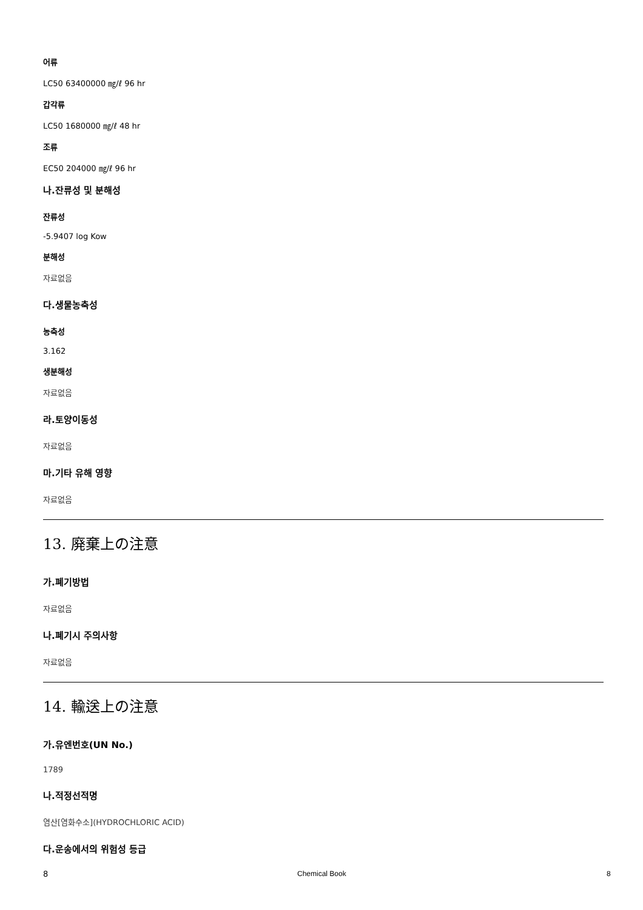어류
LC50 63400000 ㎎/ℓ 96 hr
갑각류
LC50 1680000 ㎎/ℓ 48 hr
조류
EC50 204000 ㎎/ℓ 96 hr
나.잔류성 및 분해성
잔류성
-5.9407 log Kow
분해성
자료없음
다.생물농축성
농축성
3.162
생분해성
자료없음
라.토양이동성
자료없음
마.기타 유해 영향
자료없음
13. 廃棄上の注意
가.폐기방법
자료없음
나.폐기시 주의사항
자료없음
14. 輸送上の注意
가.유엔번호(UN No.)
1789
나.적정선적명
염산[염화수소](HYDROCHLORIC ACID)
다.운송에서의 위험성 등급
8
Chemical Book 8